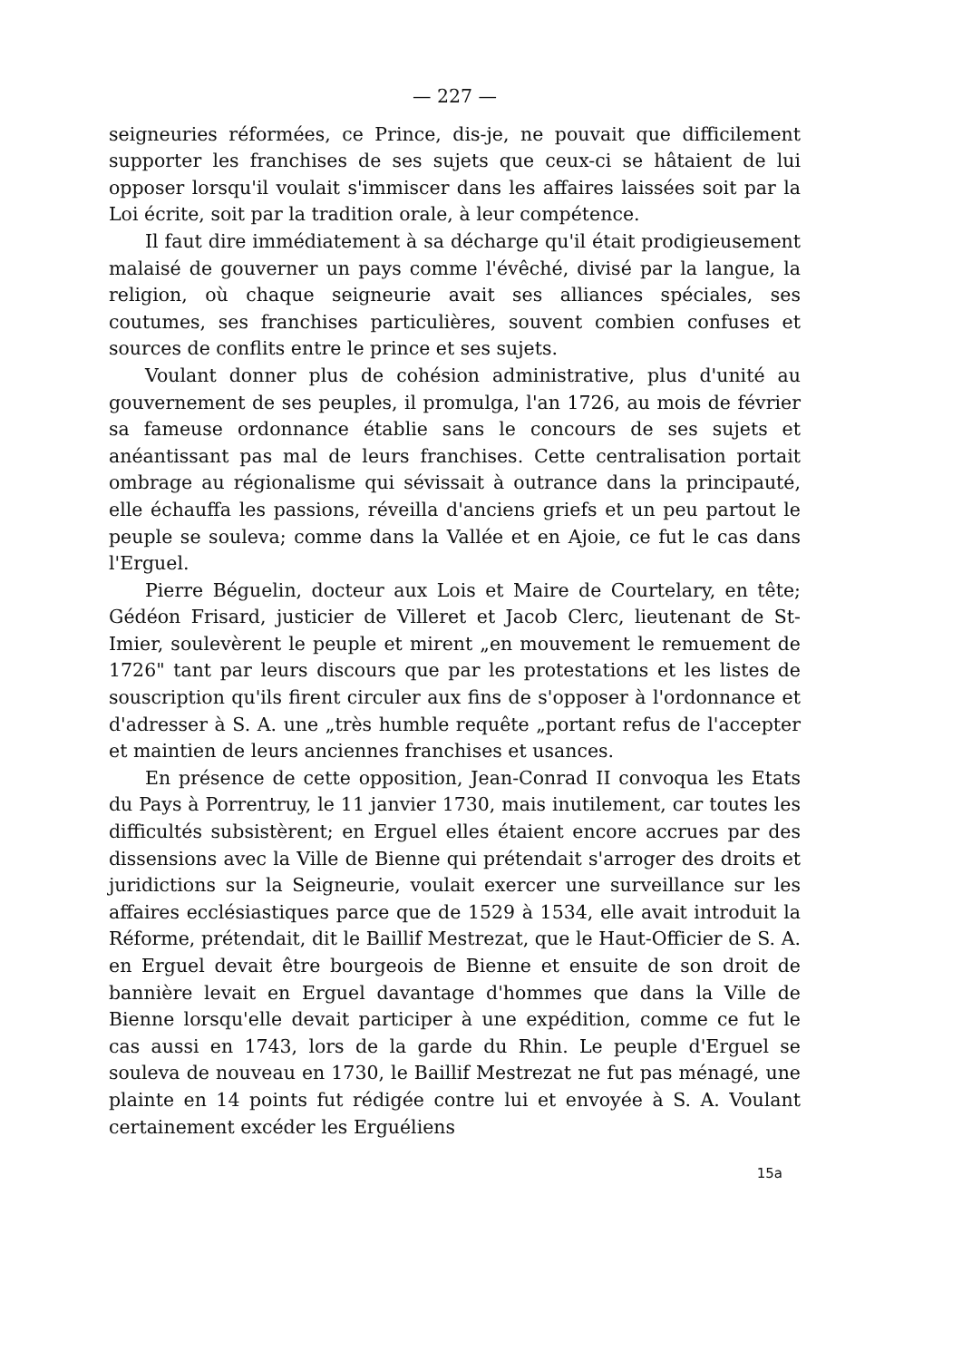— 227 —
seigneuries réformées, ce Prince, dis-je, ne pouvait que difficilement supporter les franchises de ses sujets que ceux-ci se hâtaient de lui opposer lorsqu'il voulait s'immiscer dans les affaires laissées soit par la Loi écrite, soit par la tradition orale, à leur compétence.
Il faut dire immédiatement à sa décharge qu'il était prodigieusement malaisé de gouverner un pays comme l'évêché, divisé par la langue, la religion, où chaque seigneurie avait ses alliances spéciales, ses coutumes, ses franchises particulières, souvent combien confuses et sources de conflits entre le prince et ses sujets.
Voulant donner plus de cohésion administrative, plus d'unité au gouvernement de ses peuples, il promulga, l'an 1726, au mois de février sa fameuse ordonnance établie sans le concours de ses sujets et anéantissant pas mal de leurs franchises. Cette centralisation portait ombrage au régionalisme qui sévissait à outrance dans la principauté, elle échauffa les passions, réveilla d'anciens griefs et un peu partout le peuple se souleva; comme dans la Vallée et en Ajoie, ce fut le cas dans l'Erguel.
Pierre Béguelin, docteur aux Lois et Maire de Courtelary, en tête; Gédéon Frisard, justicier de Villeret et Jacob Clerc, lieutenant de St-Imier, soulevèrent le peuple et mirent „en mouvement le remuement de 1726" tant par leurs discours que par les protestations et les listes de souscription qu'ils firent circuler aux fins de s'opposer à l'ordonnance et d'adresser à S. A. une „très humble requête „portant refus de l'accepter et maintien de leurs anciennes franchises et usances.
En présence de cette opposition, Jean-Conrad II convoqua les Etats du Pays à Porrentruy, le 11 janvier 1730, mais inutilement, car toutes les difficultés subsistèrent; en Erguel elles étaient encore accrues par des dissensions avec la Ville de Bienne qui prétendait s'arroger des droits et juridictions sur la Seigneurie, voulait exercer une surveillance sur les affaires ecclésiastiques parce que de 1529 à 1534, elle avait introduit la Réforme, prétendait, dit le Baillif Mestrezat, que le Haut-Officier de S. A. en Erguel devait être bourgeois de Bienne et ensuite de son droit de bannière levait en Erguel davantage d'hommes que dans la Ville de Bienne lorsqu'elle devait participer à une expédition, comme ce fut le cas aussi en 1743, lors de la garde du Rhin. Le peuple d'Erguel se souleva de nouveau en 1730, le Baillif Mestrezat ne fut pas ménagé, une plainte en 14 points fut rédigée contre lui et envoyée à S. A. Voulant certainement excéder les Erguéliens
15a